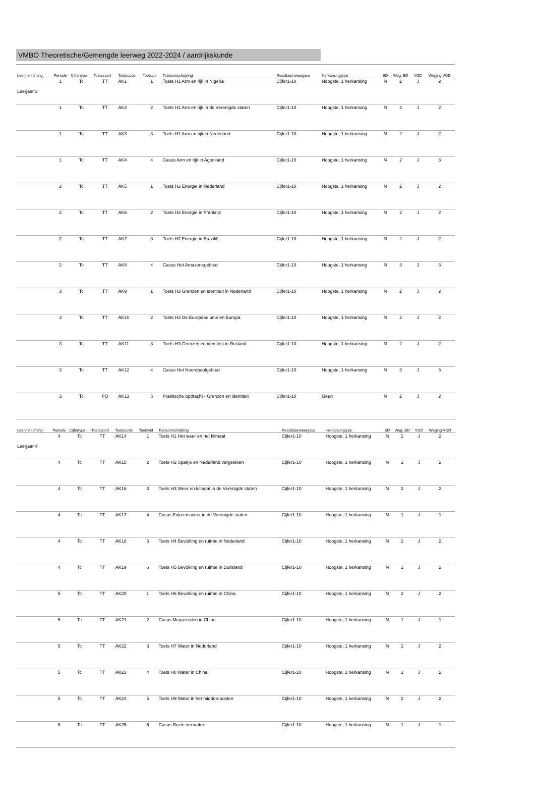VMBO Theoretische/Gemengde leerweg 2022-2024 / aardrijkskunde
| Leerjr v lichting | Periode | Cijfertype | Toetssoort | Toetscode | Toetsvol | Toetsomschrijving | Resultaat-weergave | Herkansingtype | ED | Weg. ED | VGD | Weging VGD |
| --- | --- | --- | --- | --- | --- | --- | --- | --- | --- | --- | --- | --- |
| Leerjaar 3 | 1 | Tc | TT | AK1 | 1 | Toets H1 Arm en rijk in Nigeria | Cijfer1-10 | Hoogste, 1 herkansing | N | 2 | J | 2 |
| | 1 | Tc | TT | AK2 | 2 | Toets H1 Arm en rijk in de Verenigde staten | Cijfer1-10 | Hoogste, 1 herkansing | N | 2 | J | 2 |
| | 1 | Tc | TT | AK3 | 3 | Toets H1 Arm en rijk in Nederland | Cijfer1-10 | Hoogste, 1 herkansing | N | 2 | J | 2 |
| | 1 | Tc | TT | AK4 | 4 | Casus Arm en rijk in Agoniland | Cijfer1-10 | Hoogste, 1 herkansing | N | 2 | J | 3 |
| | 2 | Tc | TT | AK5 | 1 | Toets H2 Energie in Nederland | Cijfer1-10 | Hoogste, 1 herkansing | N | 2 | J | 2 |
| | 2 | Tc | TT | AK6 | 2 | Toets H2 Energie in Frankrijk | Cijfer1-10 | Hoogste, 1 herkansing | N | 2 | J | 2 |
| | 2 | Tc | TT | AK7 | 3 | Toets H2 Energie in Brazilië | Cijfer1-10 | Hoogste, 1 herkansing | N | 2 | J | 2 |
| | 2 | Tc | TT | AK8 | 4 | Casus Het Amazonegebied | Cijfer1-10 | Hoogste, 1 herkansing | N | 3 | J | 3 |
| | 3 | Tc | TT | AK9 | 1 | Toets H3 Grenzen en identiteit in Nederland | Cijfer1-10 | Hoogste, 1 herkansing | N | 2 | J | 2 |
| | 3 | Tc | TT | AK10 | 2 | Toets H3 De Europese unie en Europa | Cijfer1-10 | Hoogste, 1 herkansing | N | 2 | J | 2 |
| | 3 | Tc | TT | AK11 | 3 | Toets H3 Grenzen en identiteit in Rusland | Cijfer1-10 | Hoogste, 1 herkansing | N | 2 | J | 2 |
| | 3 | Tc | TT | AK12 | 4 | Casus Het Noordpoolgebied | Cijfer1-10 | Hoogste, 1 herkansing | N | 3 | J | 3 |
| | 3 | Tc | PO | AK13 | 5 | Praktische opdracht - Grenzen en identiteit | Cijfer1-10 | Geen | N | 2 | J | 2 |
| Leerjr v lichting | Periode | Cijfertype | Toetssoort | Toetscode | Toetsvol | Toetsomschrijving | Resultaat-weergave | Herkansingtype | ED | Weg. ED | VGD | Weging VGD |
| --- | --- | --- | --- | --- | --- | --- | --- | --- | --- | --- | --- | --- |
| Leerjaar 4 | 4 | Tc | TT | AK14 | 1 | Toets H1 Het weer en het klimaat | Cijfer1-10 | Hoogste, 1 herkansing | N | 2 | J | 2 |
| | 4 | Tc | TT | AK15 | 2 | Toets H2 Spanje en Nederland vergeleken | Cijfer1-10 | Hoogste, 1 herkansing | N | 2 | J | 2 |
| | 4 | Tc | TT | AK16 | 3 | Toets H3 Weer en klimaat in de Verenigde staten | Cijfer1-10 | Hoogste, 1 herkansing | N | 2 | J | 2 |
| | 4 | Tc | TT | AK17 | 4 | Casus Extreem weer in de Verenigde staten | Cijfer1-10 | Hoogste, 1 herkansing | N | 1 | J | 1 |
| | 4 | Tc | TT | AK18 | 5 | Toets H4 Bevolking en ruimte in Nederland | Cijfer1-10 | Hoogste, 1 herkansing | N | 2 | J | 2 |
| | 4 | Tc | TT | AK19 | 6 | Toets H5 Bevolking en ruimte in Duitsland | Cijfer1-10 | Hoogste, 1 herkansing | N | 2 | J | 2 |
| | 5 | Tc | TT | AK20 | 1 | Toets H6 Bevolking en ruimte in China | Cijfer1-10 | Hoogste, 1 herkansing | N | 2 | J | 2 |
| | 5 | Tc | TT | AK21 | 2 | Casus Megasteden in China | Cijfer1-10 | Hoogste, 1 herkansing | N | 1 | J | 1 |
| | 5 | Tc | TT | AK22 | 3 | Toets H7 Water in Nederland | Cijfer1-10 | Hoogste, 1 herkansing | N | 2 | J | 2 |
| | 5 | Tc | TT | AK23 | 4 | Toets H8 Water in China | Cijfer1-10 | Hoogste, 1 herkansing | N | 2 | J | 2 |
| | 5 | Tc | TT | AK24 | 5 | Toets H9 Water in het midden-oosten | Cijfer1-10 | Hoogste, 1 herkansing | N | 2 | J | 2 |
| | 5 | Tc | TT | AK25 | 6 | Casus Ruzie om water | Cijfer1-10 | Hoogste, 1 herkansing | N | 1 | J | 1 |